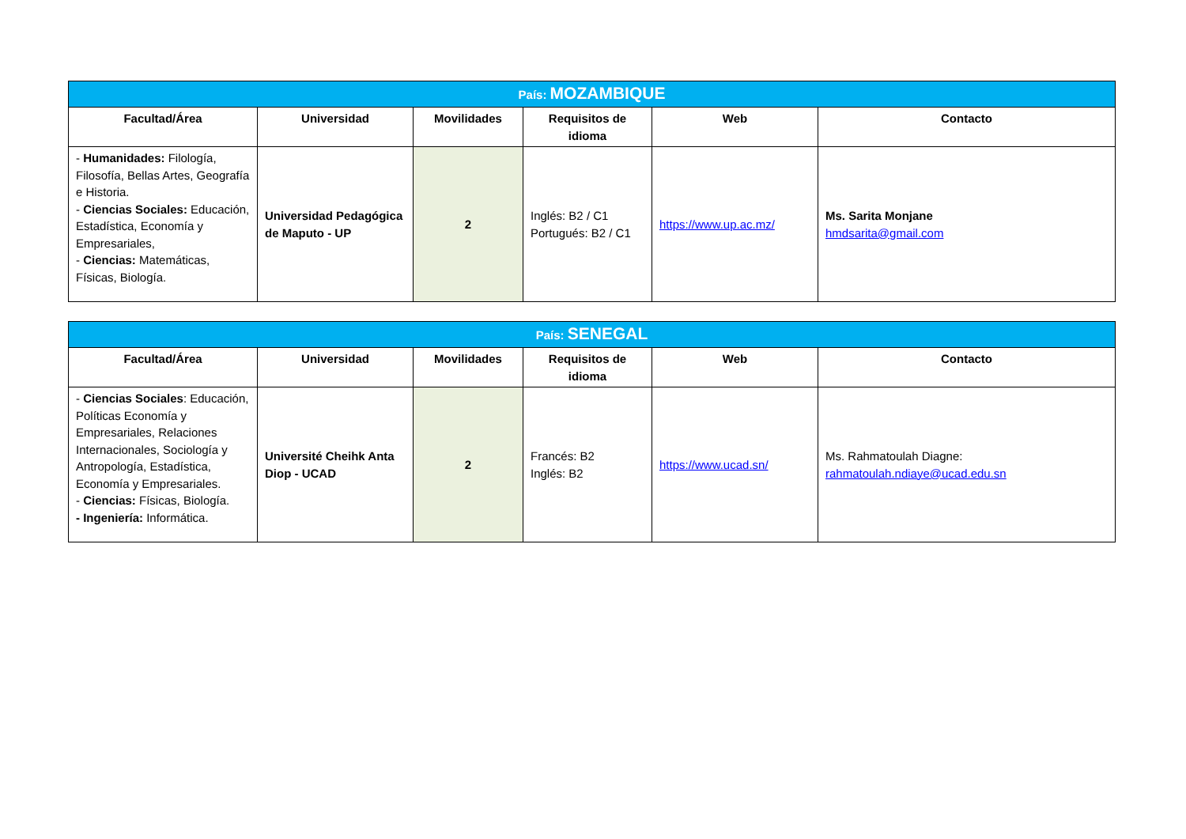| País: MOZAMBIQUE | | | | | |
| Facultad/Área | Universidad | Movilidades | Requisitos de idioma | Web | Contacto |
| - Humanidades: Filología, Filosofía, Bellas Artes, Geografía e Historia. - Ciencias Sociales: Educación, Estadística, Economía y Empresariales, - Ciencias: Matemáticas, Físicas, Biología. | Universidad Pedagógica de Maputo - UP | 2 | Inglés: B2 / C1 Portugués: B2 / C1 | https://www.up.ac.mz/ | Ms. Sarita Monjane hmdsarita@gmail.com |
| País: SENEGAL | | | | | |
| Facultad/Área | Universidad | Movilidades | Requisitos de idioma | Web | Contacto |
| - Ciencias Sociales : Educación, Políticas Economía y Empresariales, Relaciones Internacionales, Sociología y Antropología, Estadística, Economía y Empresariales. - Ciencias: Físicas, Biología. - Ingeniería: Informática. | Université Cheihk Anta Diop - UCAD | 2 | Francés: B2 Inglés: B2 | https://www.ucad.sn/ | Ms. Rahmatoulah Diagne: rahmatoulah.ndiaye@ucad.edu.sn |